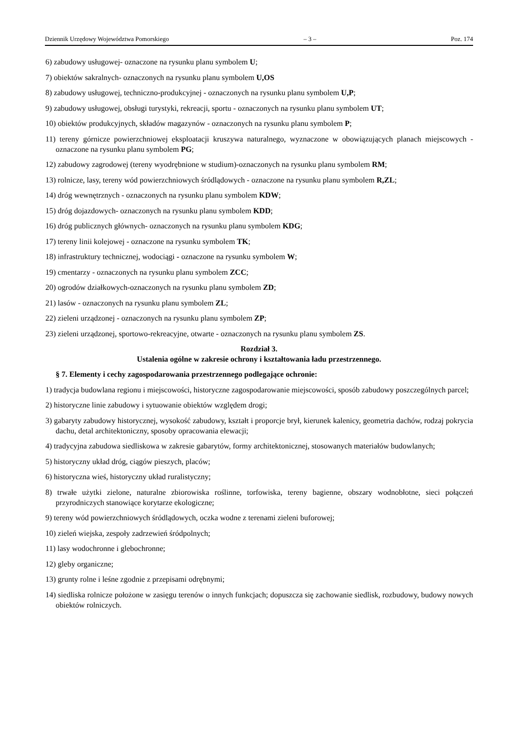Dziennik Urzędowy Województwa Pomorskiego – 3 – Poz. 174
6) zabudowy usługowej- oznaczone na rysunku planu symbolem U;
7) obiektów sakralnych- oznaczonych na rysunku planu symbolem U,OS
8) zabudowy usługowej, techniczno-produkcyjnej - oznaczonych na rysunku planu symbolem U,P;
9) zabudowy usługowej, obsługi turystyki, rekreacji, sportu - oznaczonych na rysunku planu symbolem UT;
10) obiektów produkcyjnych, składów magazynów - oznaczonych na rysunku planu symbolem P;
11) tereny górnicze powierzchniowej eksploatacji kruszywa naturalnego, wyznaczone w obowiązujących planach miejscowych - oznaczone na rysunku planu symbolem PG;
12) zabudowy zagrodowej (tereny wyodrębnione w studium)-oznaczonych na rysunku planu symbolem RM;
13) rolnicze, lasy, tereny wód powierzchniowych śródlądowych - oznaczone na rysunku planu symbolem R,ZL;
14) dróg wewnętrznych - oznaczonych na rysunku planu symbolem KDW;
15) dróg dojazdowych- oznaczonych na rysunku planu symbolem KDD;
16) dróg publicznych głównych- oznaczonych na rysunku planu symbolem KDG;
17) tereny linii kolejowej - oznaczone na rysunku symbolem TK;
18) infrastruktury technicznej, wodociągi - oznaczone na rysunku symbolem W;
19) cmentarzy - oznaczonych na rysunku planu symbolem ZCC;
20) ogrodów działkowych-oznaczonych na rysunku planu symbolem ZD;
21) lasów - oznaczonych na rysunku planu symbolem ZL;
22) zieleni urządzonej - oznaczonych na rysunku planu symbolem ZP;
23) zieleni urządzonej, sportowo-rekreacyjne, otwarte - oznaczonych na rysunku planu symbolem ZS.
Rozdział 3.
Ustalenia ogólne w zakresie ochrony i kształtowania ładu przestrzennego.
§ 7. Elementy i cechy zagospodarowania przestrzennego podlegające ochronie:
1) tradycja budowlana regionu i miejscowości, historyczne zagospodarowanie miejscowości, sposób zabudowy poszczególnych parcel;
2) historyczne linie zabudowy i sytuowanie obiektów względem drogi;
3) gabaryty zabudowy historycznej, wysokość zabudowy, kształt i proporcje brył, kierunek kalenicy, geometria dachów, rodzaj pokrycia dachu, detal architektoniczny, sposoby opracowania elewacji;
4) tradycyjna zabudowa siedliskowa w zakresie gabarytów, formy architektonicznej, stosowanych materiałów budowlanych;
5) historyczny układ dróg, ciągów pieszych, placów;
6) historyczna wieś, historyczny układ ruralistyczny;
8) trwałe użytki zielone, naturalne zbiorowiska roślinne, torfowiska, tereny bagienne, obszary wodnobłotne, sieci połączeń przyrodniczych stanowiące korytarze ekologiczne;
9) tereny wód powierzchniowych śródlądowych, oczka wodne z terenami zieleni buforowej;
10) zieleń wiejska, zespoły zadrzewień śródpolnych;
11) lasy wodochronne i glebochronne;
12) gleby organiczne;
13) grunty rolne i leśne zgodnie z przepisami odrębnymi;
14) siedliska rolnicze położone w zasięgu terenów o innych funkcjach; dopuszcza się zachowanie siedlisk, rozbudowy, budowy nowych obiektów rolniczych.